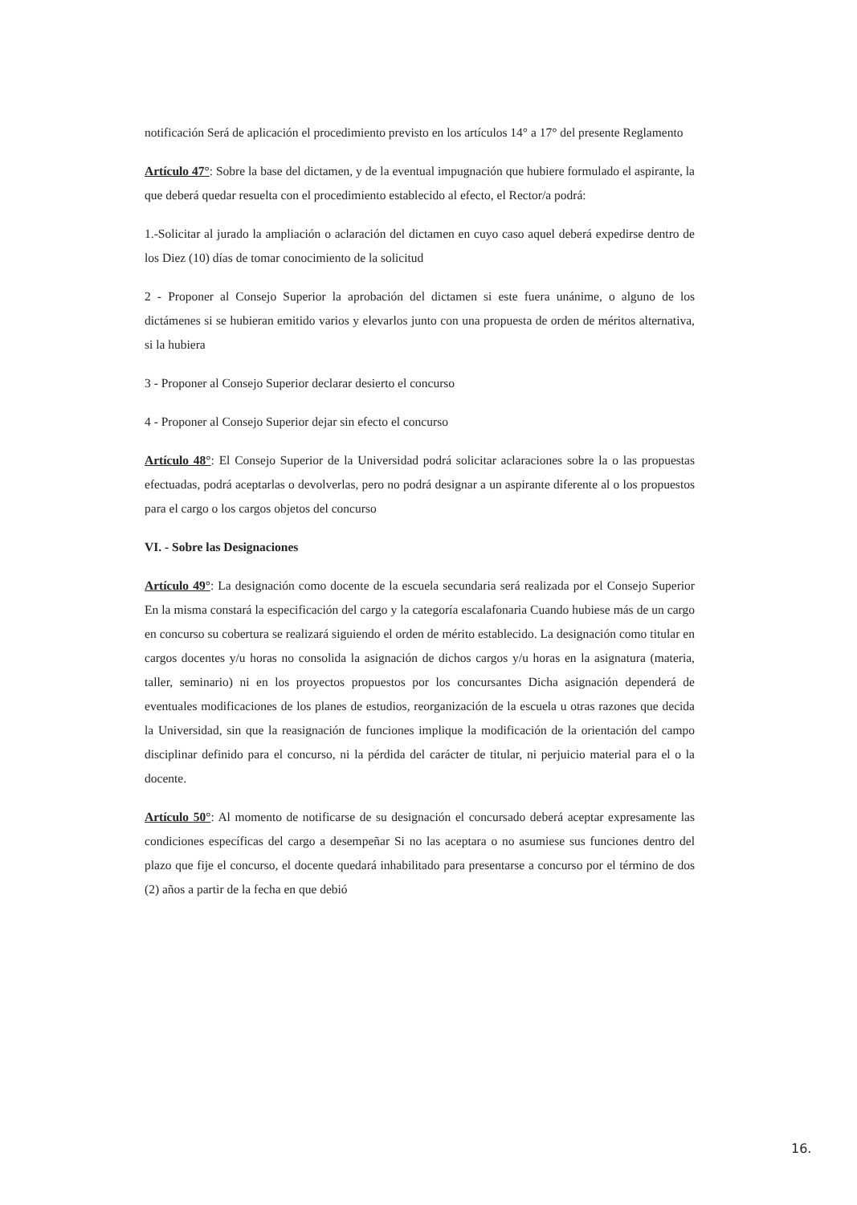notificación Será de aplicación el procedimiento previsto en los artículos 14° a 17° del presente Reglamento
Artículo 47°: Sobre la base del dictamen, y de la eventual impugnación que hubiere formulado el aspirante, la que deberá quedar resuelta con el procedimiento establecido al efecto, el Rector/a podrá:
1.-Solicitar al jurado la ampliación o aclaración del dictamen en cuyo caso aquel deberá expedirse dentro de los Diez (10) días de tomar conocimiento de la solicitud
2 - Proponer al Consejo Superior la aprobación del dictamen si este fuera unánime, o alguno de los dictámenes si se hubieran emitido varios y elevarlos junto con una propuesta de orden de méritos alternativa, si la hubiera
3 - Proponer al Consejo Superior declarar desierto el concurso
4 - Proponer al Consejo Superior dejar sin efecto el concurso
Artículo 48°: El Consejo Superior de la Universidad podrá solicitar aclaraciones sobre la o las propuestas efectuadas, podrá aceptarlas o devolverlas, pero no podrá designar a un aspirante diferente al o los propuestos para el cargo o los cargos objetos del concurso
VI. - Sobre las Designaciones
Artículo 49°: La designación como docente de la escuela secundaria será realizada por el Consejo Superior En la misma constará la especificación del cargo y la categoría escalafonaria Cuando hubiese más de un cargo en concurso su cobertura se realizará siguiendo el orden de mérito establecido. La designación como titular en cargos docentes y/u horas no consolida la asignación de dichos cargos y/u horas en la asignatura (materia, taller, seminario) ni en los proyectos propuestos por los concursantes Dicha asignación dependerá de eventuales modificaciones de los planes de estudios, reorganización de la escuela u otras razones que decida la Universidad, sin que la reasignación de funciones implique la modificación de la orientación del campo disciplinar definido para el concurso, ni la pérdida del carácter de titular, ni perjuicio material para el o la docente.
Artículo 50°: Al momento de notificarse de su designación el concursado deberá aceptar expresamente las condiciones específicas del cargo a desempeñar Si no las aceptara o no asumiese sus funciones dentro del plazo que fije el concurso, el docente quedará inhabilitado para presentarse a concurso por el término de dos (2) años a partir de la fecha en que debió
16.